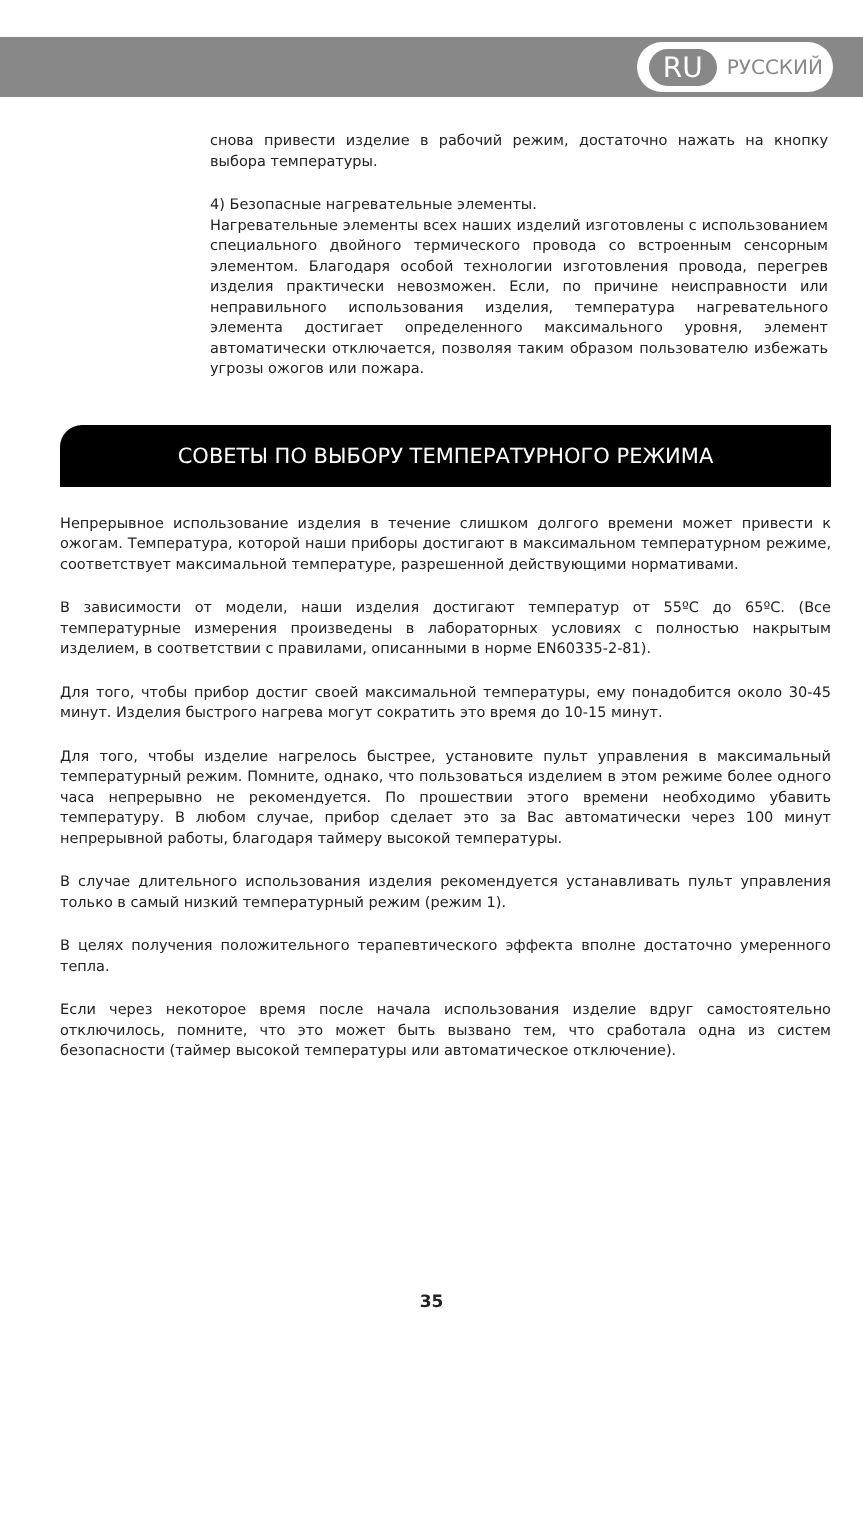RU РУССКИЙ
снова привести изделие в рабочий режим, достаточно нажать на кнопку выбора температуры.
4) Безопасные нагревательные элементы.
Нагревательные элементы всех наших изделий изготовлены с использованием специального двойного термического провода со встроенным сенсорным элементом. Благодаря особой технологии изготовления провода, перегрев изделия практически невозможен. Если, по причине неисправности или неправильного использования изделия, температура нагревательного элемента достигает определенного максимального уровня, элемент автоматически отключается, позволяя таким образом пользователю избежать угрозы ожогов или пожара.
СОВЕТЫ ПО ВЫБОРУ ТЕМПЕРАТУРНОГО РЕЖИМА
Непрерывное использование изделия в течение слишком долгого времени может привести к ожогам. Температура, которой наши приборы достигают в максимальном температурном режиме, соответствует максимальной температуре, разрешенной действующими нормативами.
В зависимости от модели, наши изделия достигают температур от 55ºC до 65ºC. (Все температурные измерения произведены в лабораторных условиях с полностью накрытым изделием, в соответствии с правилами, описанными в норме EN60335-2-81).
Для того, чтобы прибор достиг своей максимальной температуры, ему понадобится около 30-45 минут. Изделия быстрого нагрева могут сократить это время до 10-15 минут.
Для того, чтобы изделие нагрелось быстрее, установите пульт управления в максимальный температурный режим. Помните, однако, что пользоваться изделием в этом режиме более одного часа непрерывно не рекомендуется. По прошествии этого времени необходимо убавить температуру. В любом случае, прибор сделает это за Вас автоматически через 100 минут непрерывной работы, благодаря таймеру высокой температуры.
В случае длительного использования изделия рекомендуется устанавливать пульт управления только в самый низкий температурный режим (режим 1).
В целях получения положительного терапевтического эффекта вполне достаточно умеренного тепла.
Если через некоторое время после начала использования изделие вдруг самостоятельно отключилось, помните, что это может быть вызвано тем, что сработала одна из систем безопасности (таймер высокой температуры или автоматическое отключение).
35